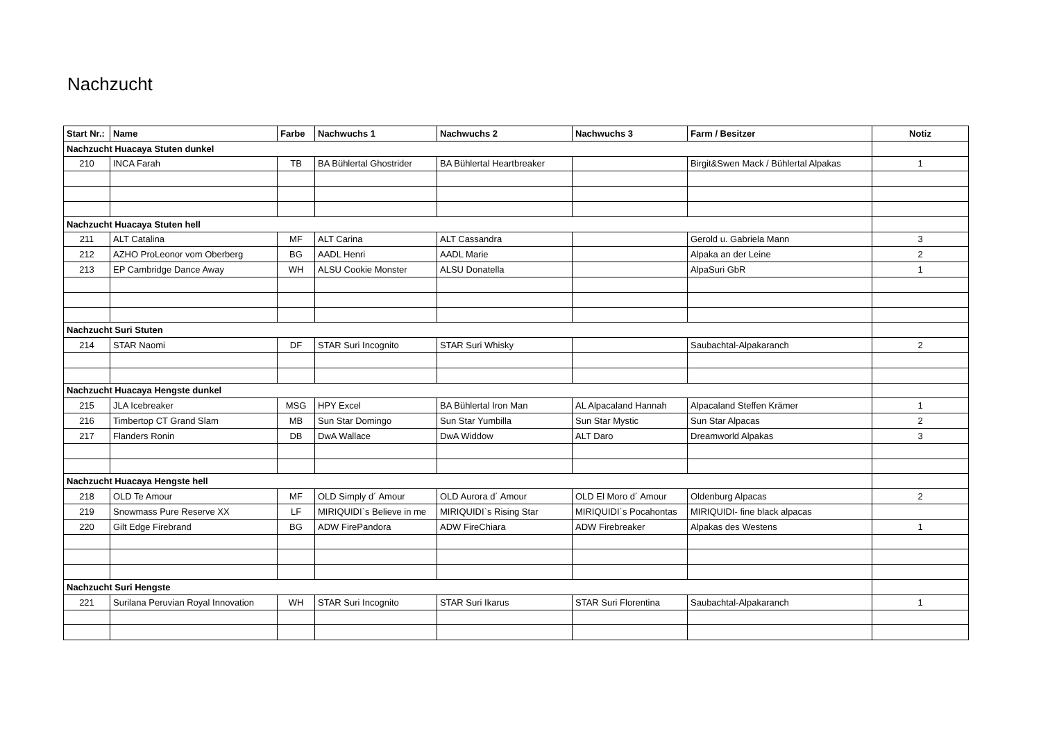Nachzucht
| Start Nr.: | Name | Farbe | Nachwuchs 1 | Nachwuchs 2 | Nachwuchs 3 | Farm / Besitzer | Notiz |
| --- | --- | --- | --- | --- | --- | --- | --- |
| Nachzucht Huacaya Stuten dunkel | | | | | | | |
| 210 | INCA Farah | TB | BA Bühlertal Ghostrider | BA Bühlertal Heartbreaker | | Birgit&Swen Mack / Bühlertal Alpakas | 1 |
| Nachzucht Huacaya Stuten hell | | | | | | | |
| 211 | ALT Catalina | MF | ALT Carina | ALT Cassandra | | Gerold u. Gabriela Mann | 3 |
| 212 | AZHO ProLeonor vom Oberberg | BG | AADL Henri | AADL Marie | | Alpaka an der Leine | 2 |
| 213 | EP Cambridge Dance Away | WH | ALSU Cookie Monster | ALSU Donatella | | AlpaSuri GbR | 1 |
| Nachzucht Suri Stuten | | | | | | | |
| 214 | STAR Naomi | DF | STAR Suri Incognito | STAR Suri Whisky | | Saubachtal-Alpakaranch | 2 |
| Nachzucht Huacaya Hengste dunkel | | | | | | | |
| 215 | JLA Icebreaker | MSG | HPY Excel | BA Bühlertal Iron Man | AL Alpacaland Hannah | Alpacaland Steffen Krämer | 1 |
| 216 | Timbertop CT Grand Slam | MB | Sun Star Domingo | Sun Star Yumbilla | Sun Star Mystic | Sun Star Alpacas | 2 |
| 217 | Flanders Ronin | DB | DwA Wallace | DwA Widdow | ALT Daro | Dreamworld Alpakas | 3 |
| Nachzucht Huacaya Hengste hell | | | | | | | |
| 218 | OLD Te Amour | MF | OLD Simply d´ Amour | OLD Aurora d´ Amour | OLD El Moro d´ Amour | Oldenburg Alpacas | 2 |
| 219 | Snowmass Pure Reserve XX | LF | MIRIQUIDI`s Believe in me | MIRIQUIDI`s Rising Star | MIRIQUIDI´s Pocahontas | MIRIQUIDI- fine black alpacas | |
| 220 | Gilt Edge Firebrand | BG | ADW FirePandora | ADW FireChiara | ADW Firebreaker | Alpakas des Westens | 1 |
| Nachzucht Suri Hengste | | | | | | | |
| 221 | Surilana Peruvian Royal Innovation | WH | STAR Suri Incognito | STAR Suri Ikarus | STAR Suri Florentina | Saubachtal-Alpakaranch | 1 |